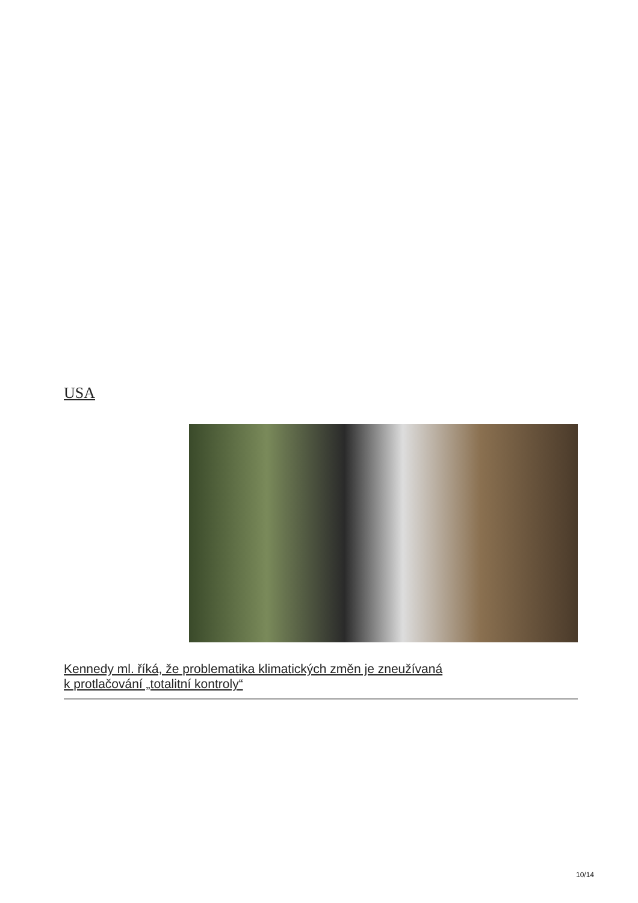USA
Kennedy ml. říká, že problematika klimatických změn je zneužívaná
k protlačování „totalitní kontroly“
10/14